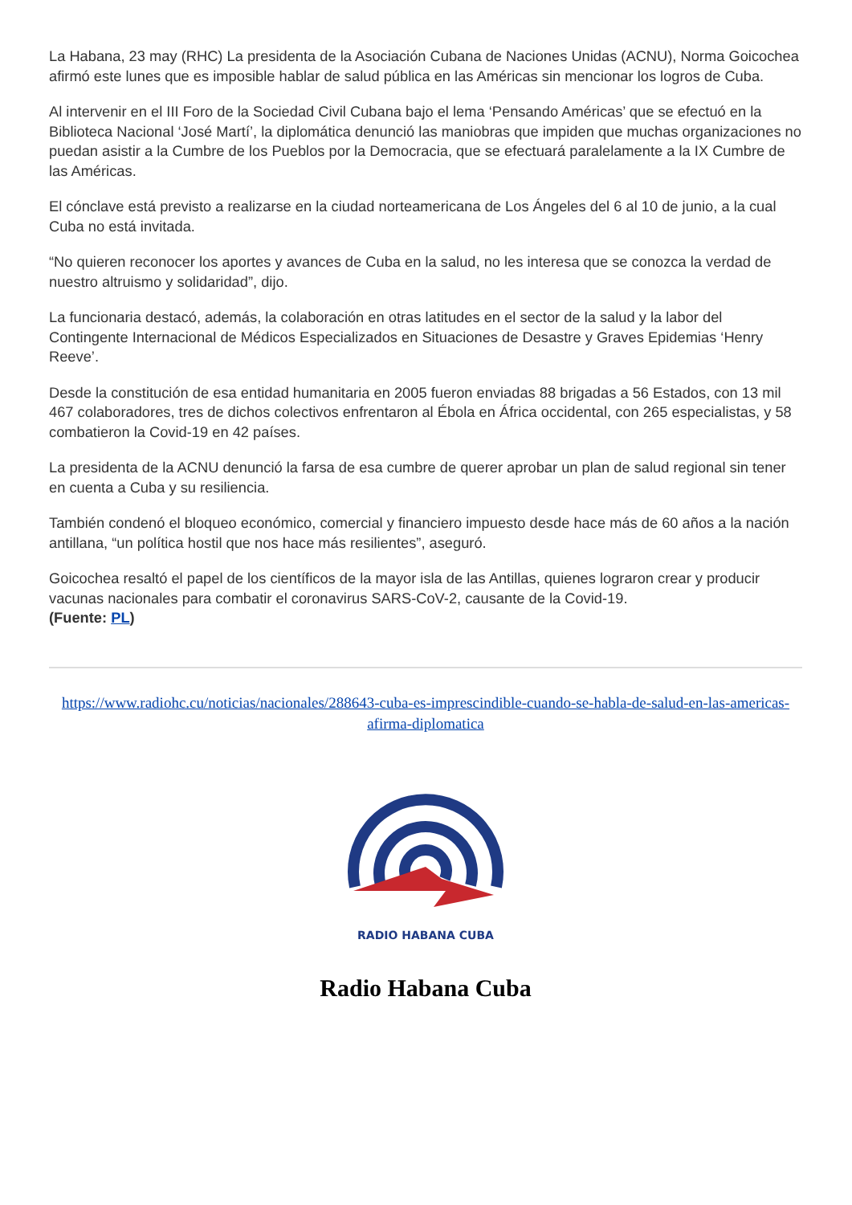La Habana, 23 may (RHC) La presidenta de la Asociación Cubana de Naciones Unidas (ACNU), Norma Goicochea afirmó este lunes que es imposible hablar de salud pública en las Américas sin mencionar los logros de Cuba.
Al intervenir en el III Foro de la Sociedad Civil Cubana bajo el lema ‘Pensando Américas’ que se efectuó en la Biblioteca Nacional ‘José Martí’, la diplomática denunció las maniobras que impiden que muchas organizaciones no puedan asistir a la Cumbre de los Pueblos por la Democracia, que se efectuará paralelamente a la IX Cumbre de las Américas.
El cónclave está previsto a realizarse en la ciudad norteamericana de Los Ángeles del 6 al 10 de junio, a la cual Cuba no está invitada.
“No quieren reconocer los aportes y avances de Cuba en la salud, no les interesa que se conozca la verdad de nuestro altruismo y solidaridad”, dijo.
La funcionaria destacó, además, la colaboración en otras latitudes en el sector de la salud y la labor del Contingente Internacional de Médicos Especializados en Situaciones de Desastre y Graves Epidemias ‘Henry Reeve’.
Desde la constitución de esa entidad humanitaria en 2005 fueron enviadas 88 brigadas a 56 Estados, con 13 mil 467 colaboradores, tres de dichos colectivos enfrentaron al Ébola en África occidental, con 265 especialistas, y 58 combatieron la Covid-19 en 42 países.
La presidenta de la ACNU denunció la farsa de esa cumbre de querer aprobar un plan de salud regional sin tener en cuenta a Cuba y su resiliencia.
También condenó el bloqueo económico, comercial y financiero impuesto desde hace más de 60 años a la nación antillana, “un política hostil que nos hace más resilientes”, aseguró.
Goicochea resaltó el papel de los científicos de la mayor isla de las Antillas, quienes lograron crear y producir vacunas nacionales para combatir el coronavirus SARS-CoV-2, causante de la Covid-19.
(Fuente: PL)
https://www.radiohc.cu/noticias/nacionales/288643-cuba-es-imprescindible-cuando-se-habla-de-salud-en-las-americas-afirma-diplomatica
RADIO HABANA CUBA
Radio Habana Cuba